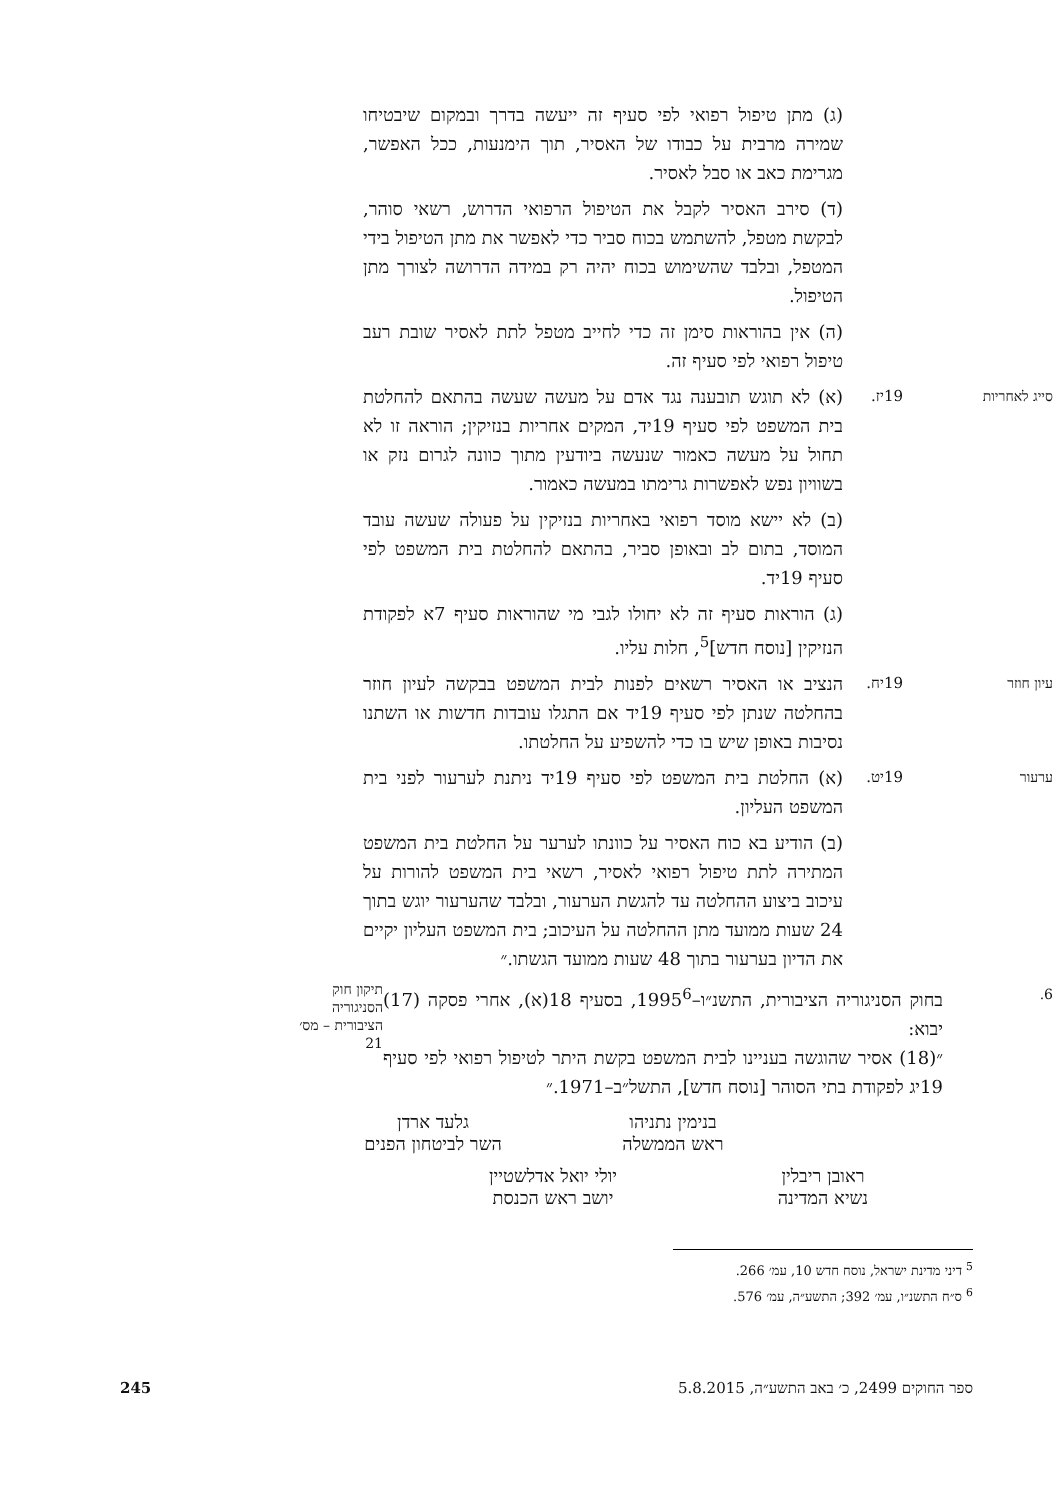(ג) מתן טיפול רפואי לפי סעיף זה ייעשה בדרך ובמקום שיבטיחו שמירה מרבית על כבודו של האסיר, תוך הימנעות, ככל האפשר, מגרימת כאב או סבל לאסיר.
(ד) סירב האסיר לקבל את הטיפול הרפואי הדרוש, רשאי סוהר, לבקשת מטפל, להשתמש בכוח סביר כדי לאפשר את מתן הטיפול בידי המטפל, ובלבד שהשימוש בכוח יהיה רק במידה הדרושה לצורך מתן הטיפול.
(ה) אין בהוראות סימן זה כדי לחייב מטפל לתת לאסיר שובת רעב טיפול רפואי לפי סעיף זה.
סייג לאחריות 19יז.
(א) לא תוגש תובענה נגד אדם על מעשה שעשה בהתאם להחלטת בית המשפט לפי סעיף 19יד, המקים אחריות בנזיקין; הוראה זו לא תחול על מעשה כאמור שנעשה ביודעין מתוך כוונה לגרום נזק או בשוויון נפש לאפשרות גרימתו במעשה כאמור.
(ב) לא יישא מוסד רפואי באחריות בנזיקין על פעולה שעשה עובד המוסד, בתום לב ובאופן סביר, בהתאם להחלטת בית המשפט לפי סעיף 19יד.
(ג) הוראות סעיף זה לא יחולו לגבי מי שהוראות סעיף 7א לפקודת הנזיקין [נוסח חדש]<sup>5</sup>, חלות עליו.
עיון חוזר 19יח.
הנציב או האסיר רשאים לפנות לבית המשפט בבקשה לעיון חוזר בהחלטה שנתן לפי סעיף 19יד אם התגלו עובדות חדשות או השתנו נסיבות באופן שיש בו כדי להשפיע על החלטתו.
ערעור 19יט.
(א) החלטת בית המשפט לפי סעיף 19יד ניתנת לערעור לפני בית המשפט העליון.
(ב) הודיע בא כוח האסיר על כוונתו לערער על החלטת בית המשפט המתירה לתת טיפול רפואי לאסיר, רשאי בית המשפט להורות על עיכוב ביצוע ההחלטה עד להגשת הערעור, ובלבד שהערעור יוגש בתוך 24 שעות ממועד מתן ההחלטה על העיכוב; בית המשפט העליון יקיים את הדיון בערעור בתוך 48 שעות ממועד הגשתו.״
6.
בחוק הסניגוריה הציבורית, התשנ״ו–1995<sup>6</sup>, בסעיף 18(א), אחרי פסקה (17) יבוא:
״(18) אסיר שהוגשה בעניינו לבית המשפט בקשת היתר לטיפול רפואי לפי סעיף 19יג לפקודת בתי הסוהר [נוסח חדש], התשל״ב–1971.״
תיקון חוק הסניגוריה הציבורית – מס׳ 21
בנימין נתניהו
ראש הממשלה
גלעד ארדן
השר לביטחון הפנים
ראובן ריבלין
נשיא המדינה
יולי יואל אדלשטיין
יושב ראש הכנסת
<sup>5</sup> דיני מדינת ישראל, נוסח חדש 10, עמ׳ 266.
<sup>6</sup> ס״ח התשנ״ו, עמ׳ 392; התשע״ה, עמ׳ 576.
ספר החוקים 2499, כ׳ באב התשע״ה, 5.8.2015 245